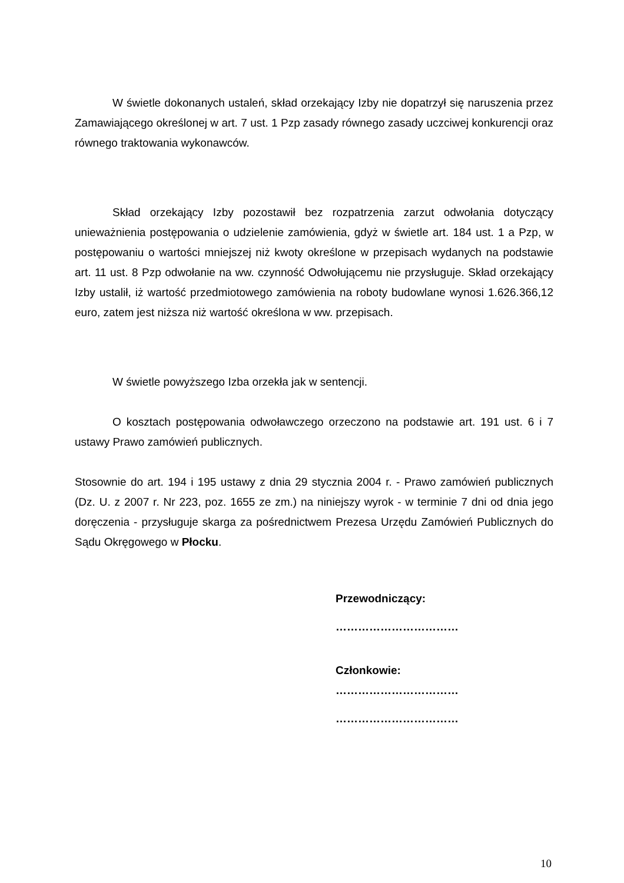W świetle dokonanych ustaleń, skład orzekający Izby nie dopatrzył się naruszenia przez Zamawiającego określonej w art. 7 ust. 1 Pzp zasady równego zasady uczciwej konkurencji oraz równego traktowania wykonawców.
Skład orzekający Izby pozostawił bez rozpatrzenia zarzut odwołania dotyczący unieważnienia postępowania o udzielenie zamówienia, gdyż w świetle art. 184 ust. 1 a Pzp, w postępowaniu o wartości mniejszej niż kwoty określone w przepisach wydanych na podstawie art. 11 ust. 8 Pzp odwołanie na ww. czynność Odwołującemu nie przysługuje. Skład orzekający Izby ustalił, iż wartość przedmiotowego zamówienia na roboty budowlane wynosi 1.626.366,12 euro, zatem jest niższa niż wartość określona w ww. przepisach.
W świetle powyższego Izba orzekła jak w sentencji.
O kosztach postępowania odwoławczego orzeczono na podstawie art. 191 ust. 6 i 7 ustawy Prawo zamówień publicznych.
Stosownie do art. 194 i 195 ustawy z dnia 29 stycznia 2004 r. - Prawo zamówień publicznych (Dz. U. z 2007 r. Nr 223, poz. 1655 ze zm.) na niniejszy wyrok - w terminie 7 dni od dnia jego doręczenia - przysługuje skarga za pośrednictwem Prezesa Urzędu Zamówień Publicznych do Sądu Okręgowego w Płocku.
Przewodniczący:
……………………………
Członkowie:
……………………………
……………………………
10